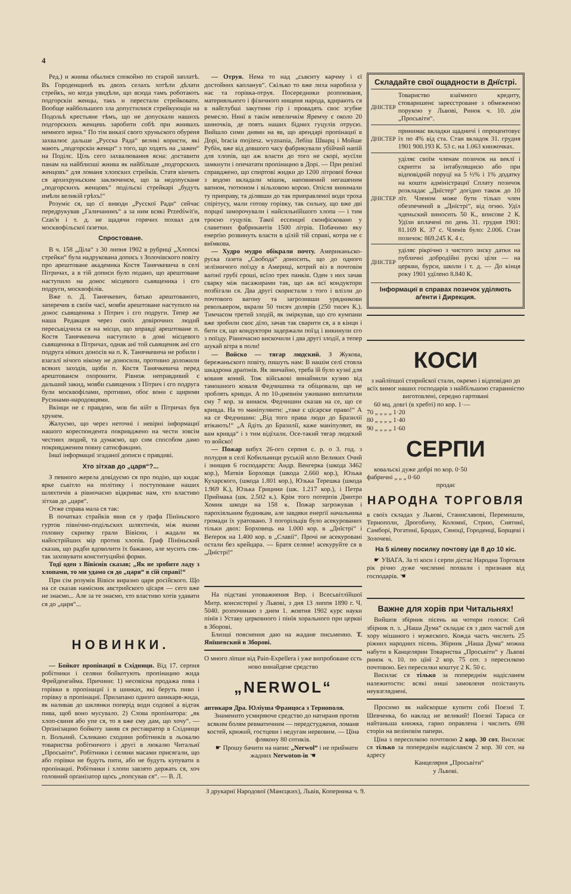4
Ред.) и жнива обылися спокойно по старой заплатѣ. Въ Городенщинѣ въ двохъ селахъ хотѣли дѣлати стрейкъ, но когда увидѣли, що всюда тамъ роботають подгорскіи женцы, такъ и перестали стрейковати. Вообще найбольшого зла допустилися стрейкующіи на Подольѣ крестьяне тѣмъ, що не допускали нашихъ подгорскихъ женцевъ заробити собѣ при жнивахъ немного зерна.“ По тім виказї свого хруньского обуреня захвалює дальше „Русска Рада“ великі користи, які мають „подгорскіи женци“ з того, що ходять на „зажен“ на Поділє. Цїль сего захвалювання ясна: доставити панам на найблизші жнива як найбільше „подгорскихъ женцовъ“ для ломаня хлопских стрейків. Статя кінчить ся архихруньским заключенєм, що за недопускане „подгорскихъ женцовъ“ подільскі стрейкарі „будуть имѣли великій грѣхъ!“
Розуміє ся, що сї виводи „Русскої Ради“ сейчас передрукував „Галичанинъ“ а за ним всякі Przedświt'и, Czas'и і т. д. не щадячи горячих похвал для москвофільскої ґазетки.
Спростоване.
В ч. 158 „Діла“ з 30 липня 1902 в рубрицї „Хлопскі стрейки“ була надрукована допись з Золочівского повіту про арештоване академика Костя Танячкевича в селі Пітричах, а в тій дописи було подано, що арештоване наступило на донос місцевого сьвященика і єго подруги, москвофілів.
Вже о. Д. Танячкевич, батько арештованого, заперечив в своїм часї, мовби арештоване наступило на донос сьвященика з Пітрич і єго подруги. Тепер же наша Редакция через своїх довірочних людий пересьвідчила ся на місци, що вправдї арештоване п. Костя Танячкевича наступило в домі місцевого сьвященика в Пітричах, однак анї той сьвященик анї єго подруга нїяких доносів на п. К. Танячкевича не робили і взагалї нічого нікому не доносили, противно доложили всяких заходів, щоби п. Костя Танячкевича перед арештованєм охоронити. Рівнож неправдивий є дальший закид, мовби сьвященик з Пітрич і єго подруга були москвофілами, противно, обоє вони є щирими Русинами-народовцями.
Вкінци не є правдою, мов би війт в Пітричах був хрунем.
Жалуємо, що через неточні і невірні інформациї нашого кореспондента покривджено на чести зовсім честних людий, та думаємо, що сим способом дамо покривдженим повну сатисфакцию.
Іншї інформациї згаданої дописи є правдиві.
Хто зітхав до „царя“?...
З певного жерела довідуємо ся про подію, що кидає ярке сьвітло на політику і поступоване наших шляхтичів а рівночасно відкриває нам, хто властиво зітхав до „царя“.
Отже справа мала ся так:
В початках страйків явив ся у ґрафа Пінїньского гуртов північно-подільских шляхтичів, між якими головну скрипку грали Вівієни, і жадали як найострійших мір против хлопів. Ґраф Пінїньский сказав, що радби вдоволити їх бажаню, але мусить сяк-так заховувати конституцийні форми.
Тодї оден з Вівієнів сказав; „Як не зробите ладу з хлопами, то ми удамо ся до „царя“ в сїй справі!“
При сім розумів Вівієн виразно царя російского. Що на се сказав намісник австрийского цїсаря — сего вже не знаємо... Але за те знаємо, хто властиво хотів удавати ся до „царя“...
НОВИНКИ.
— Бойкот пропінациї в Східници. Від 17. серпня робітники і селяни бойкотують пропінацию жида Фрейденгайма. Причини: 1) несовісна продажа пива і горівки в пропінациї і в шинках, які беруть пиво і горівку в пропінациї. Прилапано одного шинкаря-жида, як наливав до шклянки поперід води содової а відтак пива, щоб воно мусувало. 2) Слова пропінатора: „як хлоп-свиня або упе ся, то я вже єму дам, що хочу“. — Орґанізацию бойкоту заняв ся реставратор в Східници п. Вольний. Скликано сходини робітників в льокалю товариства робітничого і другі в люкалю Читальнї „Просьвіти“. Робітники і селяни масами присягали, що або горівки не будуть пити, або не будуть купувати в пропінациї. Робітники і хлопи завзято держать ся, хоч головний орґанізатор щось „попсував ся“. — В. Л.
— Отруя. Нема то над „сьвєнту карчму і єї достойних капланув“. Скілько то вже лиха наробила у нас та горівка-отруя. Посередники розпоюваня, материяльного і фізичного нищеня народа, вдирають ся в найглубші закутини гір і провадять своє згубне ремесло. Нинї в такім невеличкім Яремчу є около 20 шиночків, де поять наших бідних гуцулів отруєю. Вийшло сими днями на яв, що арендарі пропінациї в Дорі, bracia mojżesz. wyznania, Лебіш Шварц і Мойше Рубін, вже від довшого часу фабрикували убійчий напій для хлопів, що аж власти до того не скорі, мусїли замкнути і опечатати пропінацию в Дорі. — При ревізиї справджено, що спиртові жидки до 1200 літрової бочки з водою вкладали мішок, наповнений негашеним вапном, тютюном і вільховою корою. Опісля винимали ту приправу, та ділявши до так приправленої води троха спірітусу, мали готову горівку, так сильну, що вже дві порциї заморочували і найсильнїйшого хлопа — і тим троєно гуцулів. Такої ессенциї сконфісковано у славетних фабрикантів 1500 літрів. Побачимо яку енерґію розвинуть власти в цїлій тій справі, котра не є виїмкова.
— Худро мудро обікрали почту. Американьско-руска ґазета „Свобода“ доносить, що до одного зелїзничого поїзду в Америці, котрий віз в почтовім ваґонї грубі гроші, всїло трех панків. Оден з них зачав сварку між пасажирами так, що аж всї кондуктори позбігали ся. Два другі скористали з того і влізли до почтового вагону та загрозивши урядникови револьвером, вкрали 50 тисяч долярів (250 тисяч К.). Тимчасом третий злодій, як зміркував, що єго кумпани вже зробили своє дїло, зачав так сварити ся, а в кінци і бити ся, що кондуктори задержали поїзд і викинули єго з поїзду. Рівночасно вискочили і два другі злодії, а тепер шукай вітра в поли!
— Войско — тягар людский. З Жукова, бережаньского повіту, пишуть нам: В нашім селї стояла шкадрона драґонів. Як звичайно, треба їй було кузнї для кованя коний. Тож військові винаймили кузню від тамошного коваля Федчишина та обіцювали, що не зроблять кривди. А по 10-дневнім уживаню виплатили єму 7 кор. за винаєм. Федчишин сказав на се, що се кривда. На то маніпулянти: „таке є цїсарске право!“ А на се Федчишин: „Від того права люди до Бразилії втікають!“ „А йдіть до Бразилії, каже маніпулянт, як вам кривда“ і з тим відїхали. Осе-такий тягар людский то войско!
— Пожар вибух 26-ого серпня с. р. о 3. год. з полудня в селї Кобильници руській коло Великих Очий і знищив 6 господарств: Андр. Венгерка (шкода 3462 кор.), Матвія Борховця (шкода 2.660 кор.), Юзька Кухарского, (шкода 1.801 кор.), Юзька Терешка (шкода 1.969 К.), Юзька Грицини (шк. 1.217 кор.), і Петра Приймака (шк. 2.502 к.). Крім того потерпів Дмитро Хомик шкоди на 158 к. Пожар загрожував і парохіяльним будинкам, але завдяки енерґії начальника громади їх уратовано. З погорільців було асекурованих тільки двох: Борховець на 1.000 кор. в „Днїстрі“ і Веґерок на 1.400 кор. в „Славії“. Прочі не асекуровані остали без крейцара. — Братя селяне! асекуруйте ся в „Днїстрі!“
На підставі уповажнення Впр. і Всесьвітлїйшої Митр. консисториї у Львові, з дня 13 липпя 1890 г. Ч. 5040. розпочинаю з днем 1. жовтня 1902 курс науки пінїя і Уставу церковного і пінїя хорального при церкві в Зборові.
Близші пояснення даю на жадане письменно. Т. Янїшевский в Зборові.
О много лїпше від Pain-Expellera і уже випробоване єсть ново винайдене средство
„NERWOL“
аптикаря Дра. Юліуша Францоса з Тернополя.
Знаменито усмиряюче средство до натираня против всяким болям ревматичним — передстудженя, ломаня костей, крижий, гостцеви і недугам нервовим. — Цїна флякону 80 сотиків.
☛ Прошу бачити на напис „Nerwol“ і не приймати жадних Nerwoton-ів ☚
Складайте свої ощадности в Днїстрі.
ДНІСТЕР Товариство взаїмного кредиту, стоваришенє зареєстроване з обмеженою порукою у Львові, Ринок ч. 10. дім „Просьвіти“.
ДНІСТЕР принимає вкладки щадничі і опроцентовує їх по 4% від ста. Стан вкладок 31. грудня 1901 900.193 К. 53 с. на 1.063 книжочках.
ДНІСТЕР уділяє своїм членам позичок на веклї і скрипти за інтабулящиєю або при відповідній поруцї на 5 ½% і 1% додатку на кошти адміністрациї Сплату позичок розкладає „Днїстер“ догідно також до 10 лїт. Членом може бути тілько член обезпечений в „Днїстрі“, від огню. Удїл чденьский виносить 50 К., вписове 2 К. Удїли вплачені по день 31. грудня 1901: 81.169 К. 37 с. Членів було: 2.006. Стан позичок: 869.245 К. 4 с.
ДНІСТЕР уділяє рікрічно з чистого зиску датки на публичні добродїйні рускі цїли — на церкви, бурси, школи і т. д. — До кінця року 1901 удїлено 8.840 К.
Інформациї в справах позичок уділяють аґенти і Дирекция.
КОСИ
з найлїпшої стирийскої стали, окремо і відповідно до всїх вимог наших господарів з найбільшою старанністю виготовлені, середно гартовані
60 мц. довгі (в хребті) по кор. 1·—
70 „ „ „ „ 1·20
80 „ „ „ „ 1·40
90 „ „ „ „ 1·60
СЕРПИ
ковальскі дуже добрі по кор. 0·50
фабричні „ „ „ 0·60
продає
НАРОДНА ТОРГОВЛЯ
в своїх складах у Львові, Станиславові, Перемишли, Тернополи, Дрогобичу, Коломиї, Стрию, Снятинї, Самборі, Рогатинї, Бродах, Сяноцї, Городенцї, Борщеві і Золочеві.
На 5 кілеву посилку почтову іде 8 до 10 кіс.
☛ УВАГА. За ті коси і серпи дістає Народна Торговля рік річно дуже численні похвали і признаня від господарів. ☚
Важне для хорів при Читальнях!
Вийшов збірник пісень на чотири голоси: Сей збірник п. з. „Наша Дума“ складає ся з двох частий для хору мішаного і мужеского. Кожда часть числить 25 ріжних народних пісень. Збірник „Наша Дума“ можна набути в Канцелярии Товариства „Просьвіти“ у Львові ринок ч. 10. по цїнї 2 кор. 75 сот. з пересилкою почтовою. Без пересилки коштує 2 К. 50 с.
Висилає ся тілько за попереднім надісланем належитости: всякі инші замовленя позістануть неувзгляднені.
Просимо як найскорше купити собі Поезиї Т. Шевченка, бо наклад не великий! Поезиї Тараса се найтаньша книжка, гарно оправлена і числить 698 сторін на веліновім папери.
Цїна з пересилкою почтовою 2 кор. 30 сот. Висилає ся тілько за попереднім надісланєм 2 кор. 30 сот. на адресу
Канцелярия „Просьвіти“
у Львові.
З друкарнї Народової (Манєцких), Львів, Коперника ч. 9.